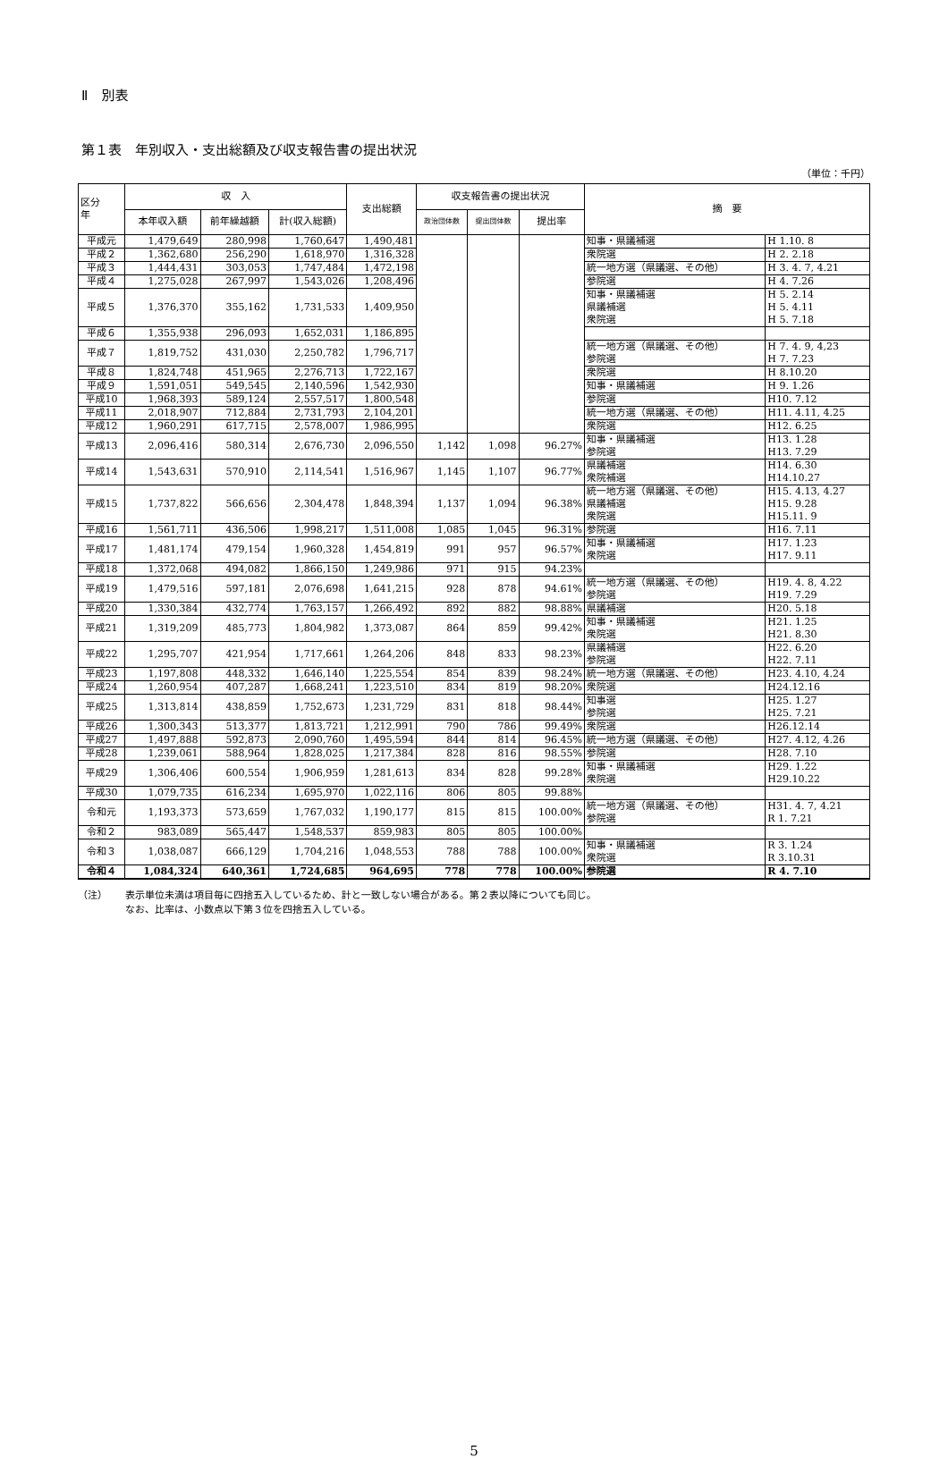Ⅱ　別表
第１表　年別収入・支出総額及び収支報告書の提出状況
（単位：千円）
| 区分 年 | 収 入 | | | 支出総額 | 収支報告書の提出状況 | | | 摘 要 | |
| --- | --- | --- | --- | --- | --- | --- | --- | --- | --- |
| | 本年収入額 | 前年繰越額 | 計(収入総額) | | 政治団体数 | 提出団体数 | 提出率 | | |
| 平成元 | 1,479,649 | 280,998 | 1,760,647 | 1,490,481 | | | | 知事・県議補選 | H 1.10. 8 |
| 平成２ | 1,362,680 | 256,290 | 1,618,970 | 1,316,328 | | | | 衆院選 | H 2. 2.18 |
| 平成３ | 1,444,431 | 303,053 | 1,747,484 | 1,472,198 | | | | 統一地方選（県議選、その他） | H 3. 4. 7, 4.21 |
| 平成４ | 1,275,028 | 267,997 | 1,543,026 | 1,208,496 | | | | 参院選 | H 4. 7.26 |
| 平成５ | 1,376,370 | 355,162 | 1,731,533 | 1,409,950 | | | | 知事・県議補選 県議補選 衆院選 | H 5. 2.14 H 5. 4.11 H 5. 7.18 |
| 平成６ | 1,355,938 | 296,093 | 1,652,031 | 1,186,895 | | | | | |
| 平成７ | 1,819,752 | 431,030 | 2,250,782 | 1,796,717 | | | | 統一地方選（県議選、その他） 参院選 | H 7. 4. 9, 4,23 H 7. 7.23 |
| 平成８ | 1,824,748 | 451,965 | 2,276,713 | 1,722,167 | | | | 衆院選 | H 8.10.20 |
| 平成９ | 1,591,051 | 549,545 | 2,140,596 | 1,542,930 | | | | 知事・県議補選 | H 9. 1.26 |
| 平成10 | 1,968,393 | 589,124 | 2,557,517 | 1,800,548 | | | | 参院選 | H10. 7.12 |
| 平成11 | 2,018,907 | 712,884 | 2,731,793 | 2,104,201 | | | | 統一地方選（県議選、その他） | H11. 4.11, 4.25 |
| 平成12 | 1,960,291 | 617,715 | 2,578,007 | 1,986,995 | | | | 衆院選 | H12. 6.25 |
| 平成13 | 2,096,416 | 580,314 | 2,676,730 | 2,096,550 | 1,142 | 1,098 | 96.27% | 知事・県議補選 参院選 | H13. 1.28 H13. 7.29 |
| 平成14 | 1,543,631 | 570,910 | 2,114,541 | 1,516,967 | 1,145 | 1,107 | 96.77% | 県議補選 衆院補選 | H14. 6.30 H14.10.27 |
| 平成15 | 1,737,822 | 566,656 | 2,304,478 | 1,848,394 | 1,137 | 1,094 | 96.38% | 統一地方選（県議選、その他） 県議補選 衆院選 | H15. 4.13, 4.27 H15. 9.28 H15.11. 9 |
| 平成16 | 1,561,711 | 436,506 | 1,998,217 | 1,511,008 | 1,085 | 1,045 | 96.31% | 参院選 | H16. 7.11 |
| 平成17 | 1,481,174 | 479,154 | 1,960,328 | 1,454,819 | 991 | 957 | 96.57% | 知事・県議補選 衆院選 | H17. 1.23 H17. 9.11 |
| 平成18 | 1,372,068 | 494,082 | 1,866,150 | 1,249,986 | 971 | 915 | 94.23% | | |
| 平成19 | 1,479,516 | 597,181 | 2,076,698 | 1,641,215 | 928 | 878 | 94.61% | 統一地方選（県議選、その他） 参院選 | H19. 4. 8, 4.22 H19. 7.29 |
| 平成20 | 1,330,384 | 432,774 | 1,763,157 | 1,266,492 | 892 | 882 | 98.88% | 県議補選 | H20. 5.18 |
| 平成21 | 1,319,209 | 485,773 | 1,804,982 | 1,373,087 | 864 | 859 | 99.42% | 知事・県議補選 衆院選 | H21. 1.25 H21. 8.30 |
| 平成22 | 1,295,707 | 421,954 | 1,717,661 | 1,264,206 | 848 | 833 | 98.23% | 県議補選 参院選 | H22. 6.20 H22. 7.11 |
| 平成23 | 1,197,808 | 448,332 | 1,646,140 | 1,225,554 | 854 | 839 | 98.24% | 統一地方選（県議選、その他） | H23. 4.10, 4.24 |
| 平成24 | 1,260,954 | 407,287 | 1,668,241 | 1,223,510 | 834 | 819 | 98.20% | 衆院選 | H24.12.16 |
| 平成25 | 1,313,814 | 438,859 | 1,752,673 | 1,231,729 | 831 | 818 | 98.44% | 知事選 参院選 | H25. 1.27 H25. 7.21 |
| 平成26 | 1,300,343 | 513,377 | 1,813,721 | 1,212,991 | 790 | 786 | 99.49% | 衆院選 | H26.12.14 |
| 平成27 | 1,497,888 | 592,873 | 2,090,760 | 1,495,594 | 844 | 814 | 96.45% | 統一地方選（県議選、その他） | H27. 4.12, 4.26 |
| 平成28 | 1,239,061 | 588,964 | 1,828,025 | 1,217,384 | 828 | 816 | 98.55% | 参院選 | H28. 7.10 |
| 平成29 | 1,306,406 | 600,554 | 1,906,959 | 1,281,613 | 834 | 828 | 99.28% | 知事・県議補選 衆院選 | H29. 1.22 H29.10.22 |
| 平成30 | 1,079,735 | 616,234 | 1,695,970 | 1,022,116 | 806 | 805 | 99.88% | | |
| 令和元 | 1,193,373 | 573,659 | 1,767,032 | 1,190,177 | 815 | 815 | 100.00% | 統一地方選（県議選、その他） 参院選 | H31. 4. 7, 4.21 R 1. 7.21 |
| 令和２ | 983,089 | 565,447 | 1,548,537 | 859,983 | 805 | 805 | 100.00% | | |
| 令和３ | 1,038,087 | 666,129 | 1,704,216 | 1,048,553 | 788 | 788 | 100.00% | 知事・県議補選 衆院選 | R 3. 1.24 R 3.10.31 |
| 令和４ | 1,084,324 | 640,361 | 1,724,685 | 964,695 | 778 | 778 | 100.00% | 参院選 | R 4. 7.10 |
（注） 表示単位未満は項目毎に四捨五入しているため、計と一致しない場合がある。第２表以降についても同じ。
なお、比率は、小数点以下第３位を四捨五入している。
5